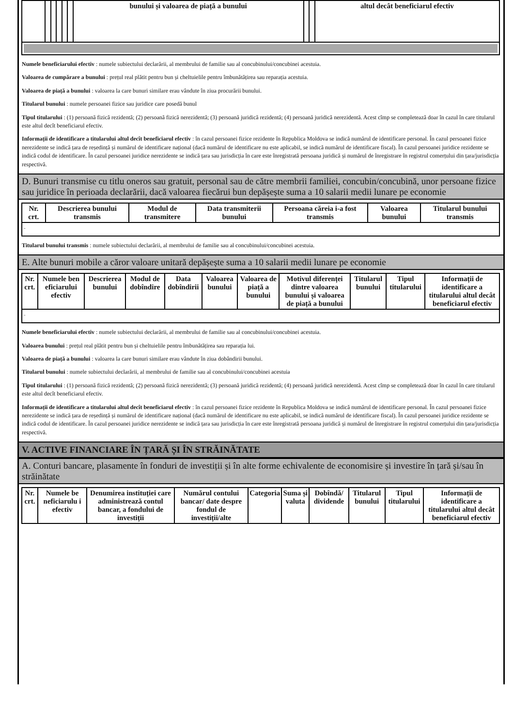| | | | | | | bunului și valoarea de piață a bunului | | | altul decât beneficiarul efectiv |
| --- | --- | --- | --- | --- | --- | --- | --- | --- | --- |
Numele beneficiarului efectiv : numele subiectului declarării, al membrului de familie sau al concubinului/concubinei acestuia.
Valoarea de cumpărare a bunului : prețul real plătit pentru bun și cheltuielile pentru îmbunătățirea sau reparația acestuia.
Valoarea de piață a bunului : valoarea la care bunuri similare erau vândute în ziua procurării bunului.
Titularul bunului : numele persoanei fizice sau juridice care posedă bunul
Tipul titularului : (1) persoană fizică rezidentă; (2) persoană fizică nerezidentă; (3) persoană juridică rezidentă; (4) persoană juridică nerezidentă. Acest cîmp se completează doar în cazul în care titularul este altul decît beneficiarul efectiv.
Informații de identificare a titularului altul decît beneficiarul efectiv : în cazul persoanei fizice rezidente în Republica Moldova se indică numărul de identificare personal. În cazul persoanei fizice nerezidente se indică țara de reședință și numărul de identificare național (dacă numărul de identificare nu este aplicabil, se indică numărul de identificare fiscal). În cazul persoanei juridice rezidente se indică codul de identificare. În cazul persoanei juridice nerezidente se indică țara sau jurisdicția în care este înregistrată persoana juridică și numărul de înregistrare în registrul comerțului din țara/jurisdicția respectivă.
D. Bunuri transmise cu titlu oneros sau gratuit, personal sau de către membrii familiei, concubin/concubină, unor persoane fizice sau juridice în perioada declarării, dacă valoarea fiecărui bun depășește suma a 10 salarii medii lunare pe economie
| Nr. crt. | Descrierea bunului transmis | Modul de transmitere | Data transmiterii bunului | Persoana căreia i-a fost transmis | Valoarea bunului | Titularul bunului transmis |
| --- | --- | --- | --- | --- | --- | --- |
| - | | | | | | |
Titularul bunului transmis : numele subiectului declarării, al membrului de familie sau al concubinului/concubinei acestuia.
E. Alte bunuri mobile a căror valoare unitară depășește suma a 10 salarii medii lunare pe economie
| Nr. crt. | Numele ben eficiarului efectiv | Descrierea bunului | Modul de dobîndire | Data dobîndirii | Valoarea bunului | Valoarea de piață a bunului | Motivul diferenței dintre valoarea bunului și valoarea de piață a bunului | Titularul bunului | Tipul titularului | Informații de identificare a titularului altul decât beneficiarul efectiv |
| --- | --- | --- | --- | --- | --- | --- | --- | --- | --- | --- |
| - | | | | | | | | | | |
Numele beneficiarului efectiv : numele subiectului declarării, al membrului de familie sau al concubinului/concubinei acestuia.
Valoarea bunului : prețul real plătit pentru bun și cheltuielile pentru îmbunătățirea sau reparația lui.
Valoarea de piață a bunului : valoarea la care bunuri similare erau vândute în ziua dobândirii bunului.
Titularul bunului : numele subiectului declarării, al membrului de familie sau al concubinului/concubinei acestuia
Tipul titularului : (1) persoană fizică rezidentă; (2) persoană fizică nerezidentă; (3) persoană juridică rezidentă; (4) persoană juridică nerezidentă. Acest cîmp se completează doar în cazul în care titularul este altul decît beneficiarul efectiv.
Informații de identificare a titularului altul decît beneficiarul efectiv : în cazul persoanei fizice rezidente în Republica Moldova se indică numărul de identificare personal. În cazul persoanei fizice nerezidente se indică țara de reședință și numărul de identificare național (dacă numărul de identificare nu este aplicabil, se indică numărul de identificare fiscal). În cazul persoanei juridice rezidente se indică codul de identificare. În cazul persoanei juridice nerezidente se indică țara sau jurisdicția în care este înregistrată persoana juridică și numărul de înregistrare în registrul comerțului din țara/jurisdicția respectivă.
V. ACTIVE FINANCIARE ÎN ȚARĂ ȘI ÎN STRĂINĂTATE
A. Conturi bancare, plasamente în fonduri de investiții și în alte forme echivalente de economisire și investire în țară și/sau în străinătate
| Nr. crt. | Numele be neficiarulu i efectiv | Denumirea instituției care administrează contul bancar, a fondului de investiții | Numărul contului bancar/ date despre fondul de investiții/alte | Categoria | Suma și valuta | Dobîndă/ dividende | Titularul bunului | Tipul titularului | Informații de identificare a titularului altul decât beneficiarul efectiv |
| --- | --- | --- | --- | --- | --- | --- | --- | --- | --- |